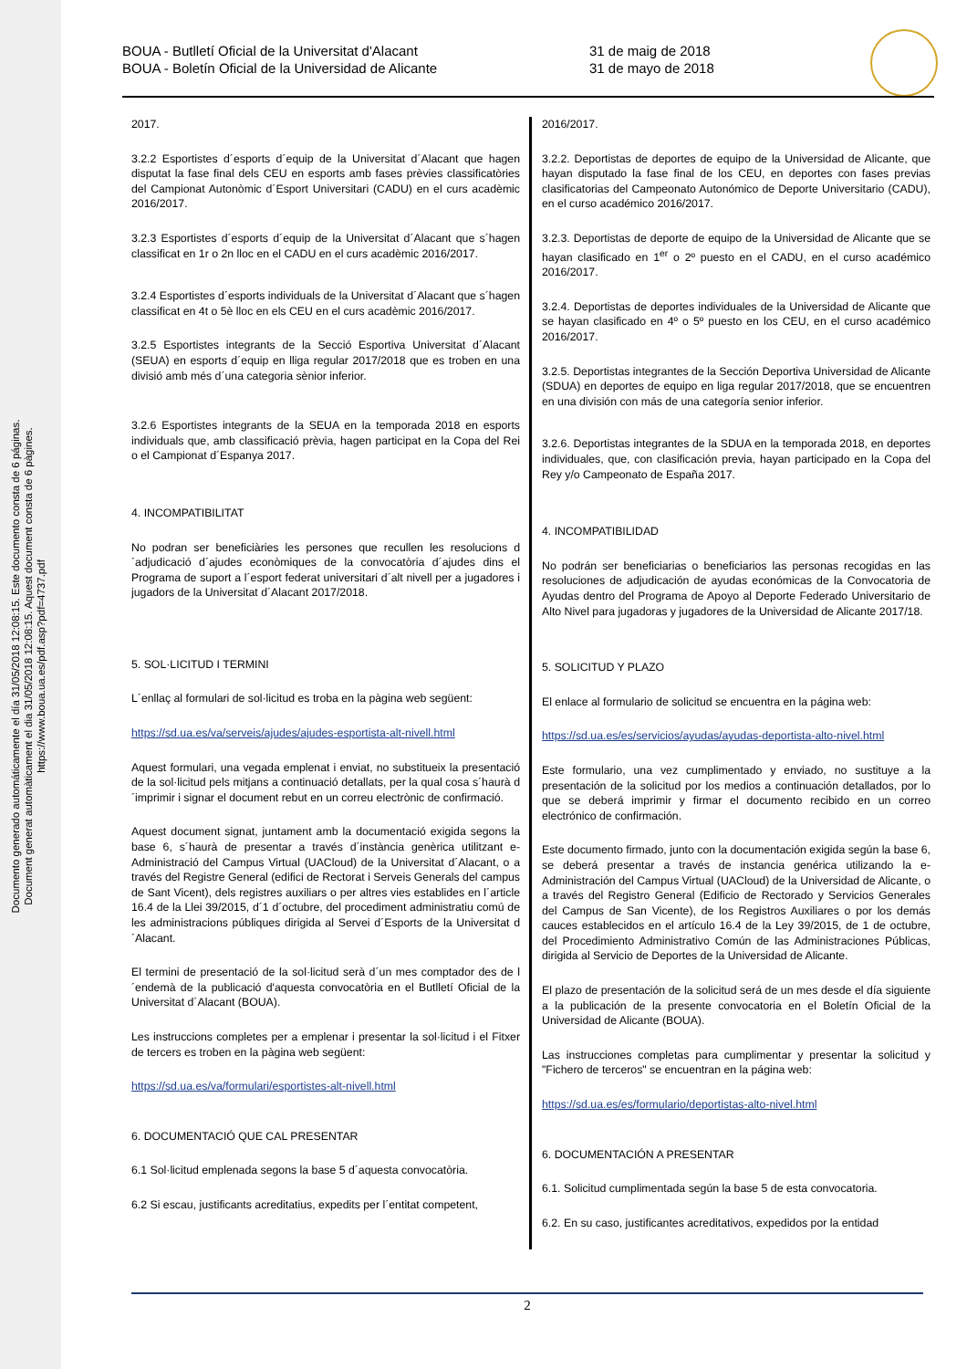Documento generado automáticamente el día 31/05/2018 12:08:15. Este documento consta de 6 páginas.
Document generat automàticament el dia 31/05/2018 12:08:15. Aquest document consta de 6 pàgines.
https://www.boua.ua.es/pdf.asp?pdf=4737.pdf
BOUA - Butlletí Oficial de la Universitat d'Alacant
BOUA - Boletín Oficial de la Universidad de Alicante
31 de maig de 2018
31 de mayo de 2018
2017.
3.2.2 Esportistes d´esports d´equip de la Universitat d´Alacant que hagen disputat la fase final dels CEU en esports amb fases prèvies classificatòries del Campionat Autonòmic d´Esport Universitari (CADU) en el curs acadèmic 2016/2017.
3.2.3 Esportistes d´esports d´equip de la Universitat d´Alacant que s´hagen classificat en 1r o 2n lloc en el CADU en el curs acadèmic 2016/2017.
3.2.4 Esportistes d´esports individuals de la Universitat d´Alacant que s´hagen classificat en 4t o 5è lloc en els CEU en el curs acadèmic 2016/2017.
3.2.5 Esportistes integrants de la Secció Esportiva Universitat d´Alacant (SEUA) en esports d´equip en lliga regular 2017/2018 que es troben en una divisió amb més d´una categoria sènior inferior.
3.2.6 Esportistes integrants de la SEUA en la temporada 2018 en esports individuals que, amb classificació prèvia, hagen participat en la Copa del Rei o el Campionat d´Espanya 2017.
4. INCOMPATIBILITAT
No podran ser beneficiàries les persones que recullen les resolucions d´adjudicació d´ajudes econòmiques de la convocatòria d´ajudes dins el Programa de suport a l´esport federat universitari d´alt nivell per a jugadores i jugadors de la Universitat d´Alacant 2017/2018.
5. SOL·LICITUD I TERMINI
L´enllaç al formulari de sol·licitud es troba en la pàgina web següent:
https://sd.ua.es/va/serveis/ajudes/ajudes-esportista-alt-nivell.html
Aquest formulari, una vegada emplenat i enviat, no substitueix la presentació de la sol·licitud pels mitjans a continuació detallats, per la qual cosa s´haurà d´imprimir i signar el document rebut en un correu electrònic de confirmació.
Aquest document signat, juntament amb la documentació exigida segons la base 6, s´haurà de presentar a través d´instància genèrica utilitzant e-Administració del Campus Virtual (UACloud) de la Universitat d´Alacant, o a través del Registre General (edifici de Rectorat i Serveis Generals del campus de Sant Vicent), dels registres auxiliars o per altres vies establides en l´article 16.4 de la Llei 39/2015, d´1 d´octubre, del procediment administratiu comú de les administracions públiques dirigida al Servei d´Esports de la Universitat d´Alacant.
El termini de presentació de la sol·licitud serà d´un mes comptador des de l´endemà de la publicació d'aquesta convocatòria en el Butlletí Oficial de la Universitat d´Alacant (BOUA).
Les instruccions completes per a emplenar i presentar la sol·licitud i el Fitxer de tercers es troben en la pàgina web següent:
https://sd.ua.es/va/formulari/esportistes-alt-nivell.html
6. DOCUMENTACIÓ QUE CAL PRESENTAR
6.1 Sol·licitud emplenada segons la base 5 d´aquesta convocatòria.
6.2 Si escau, justificants acreditatius, expedits per l´entitat competent,
2016/2017.
3.2.2. Deportistas de deportes de equipo de la Universidad de Alicante, que hayan disputado la fase final de los CEU, en deportes con fases previas clasificatorias del Campeonato Autonómico de Deporte Universitario (CADU), en el curso académico 2016/2017.
3.2.3. Deportistas de deporte de equipo de la Universidad de Alicante que se hayan clasificado en 1<sup>er</sup> o 2º puesto en el CADU, en el curso académico 2016/2017.
3.2.4. Deportistas de deportes individuales de la Universidad de Alicante que se hayan clasificado en 4º o 5º puesto en los CEU, en el curso académico 2016/2017.
3.2.5. Deportistas integrantes de la Sección Deportiva Universidad de Alicante (SDUA) en deportes de equipo en liga regular 2017/2018, que se encuentren en una división con más de una categoría senior inferior.
3.2.6. Deportistas integrantes de la SDUA en la temporada 2018, en deportes individuales, que, con clasificación previa, hayan participado en la Copa del Rey y/o Campeonato de España 2017.
4. INCOMPATIBILIDAD
No podrán ser beneficiarias o beneficiarios las personas recogidas en las resoluciones de adjudicación de ayudas económicas de la Convocatoria de Ayudas dentro del Programa de Apoyo al Deporte Federado Universitario de Alto Nivel para jugadoras y jugadores de la Universidad de Alicante 2017/18.
5. SOLICITUD Y PLAZO
El enlace al formulario de solicitud se encuentra en la página web:
https://sd.ua.es/es/servicios/ayudas/ayudas-deportista-alto-nivel.html
Este formulario, una vez cumplimentado y enviado, no sustituye a la presentación de la solicitud por los medios a continuación detallados, por lo que se deberá imprimir y firmar el documento recibido en un correo electrónico de confirmación.
Este documento firmado, junto con la documentación exigida según la base 6, se deberá presentar a través de instancia genérica utilizando la e-Administración del Campus Virtual (UACloud) de la Universidad de Alicante, o a través del Registro General (Edificio de Rectorado y Servicios Generales del Campus de San Vicente), de los Registros Auxiliares o por los demás cauces establecidos en el artículo 16.4 de la Ley 39/2015, de 1 de octubre, del Procedimiento Administrativo Común de las Administraciones Públicas, dirigida al Servicio de Deportes de la Universidad de Alicante.
El plazo de presentación de la solicitud será de un mes desde el día siguiente a la publicación de la presente convocatoria en el Boletín Oficial de la Universidad de Alicante (BOUA).
Las instrucciones completas para cumplimentar y presentar la solicitud y "Fichero de terceros" se encuentran en la página web:
https://sd.ua.es/es/formulario/deportistas-alto-nivel.html
6. DOCUMENTACIÓN A PRESENTAR
6.1. Solicitud cumplimentada según la base 5 de esta convocatoria.
6.2. En su caso, justificantes acreditativos, expedidos por la entidad
2